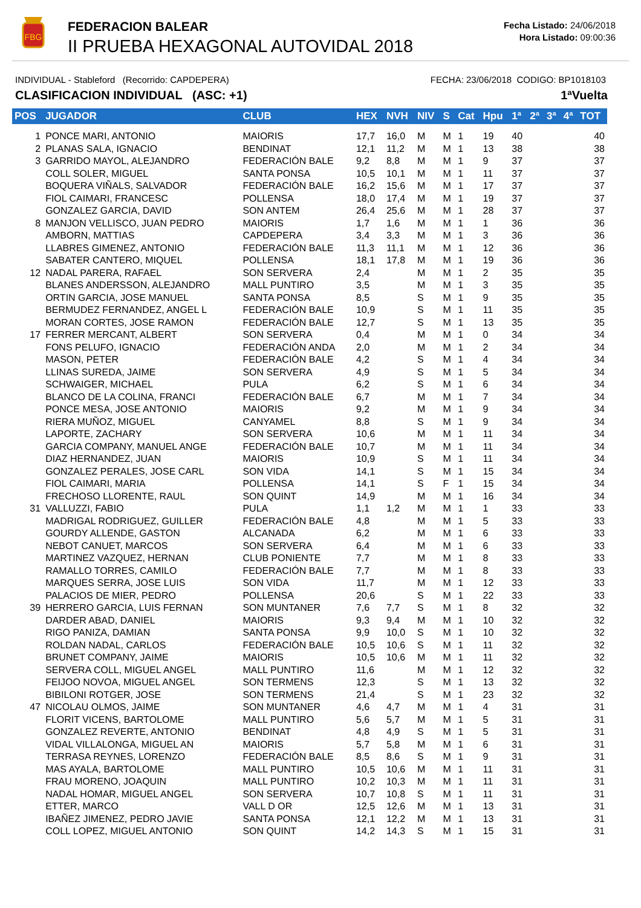FBG
FEDERACION BALEAR
II PRUEBA HEXAGONAL AUTOVIDAL 2018
Fecha Listado: 24/06/2018
Hora Listado: 09:00:36
INDIVIDUAL - Stableford (Recorrido: CAPDEPERA) FECHA: 23/06/2018 CODIGO: BP1018103
CLASIFICACION INDIVIDUAL (ASC: +1) 1ªVuelta
| POS | JUGADOR | CLUB | HEX | NVH | NIV | S | Cat | Hpu | 1ª | 2ª | 3ª | 4ª | TOT |
| --- | --- | --- | --- | --- | --- | --- | --- | --- | --- | --- | --- | --- | --- |
| 1 | PONCE MARI, ANTONIO | MAIORIS | 17,7 | 16,0 | M | M | 1 | 19 | 40 | | | | 40 |
| 2 | PLANAS SALA, IGNACIO | BENDINAT | 12,1 | 11,2 | M | M | 1 | 13 | 38 | | | | 38 |
| 3 | GARRIDO MAYOL, ALEJANDRO | FEDERACIÓN BALE | 9,2 | 8,8 | M | M | 1 | 9 | 37 | | | | 37 |
| | COLL SOLER, MIGUEL | SANTA PONSA | 10,5 | 10,1 | M | M | 1 | 11 | 37 | | | | 37 |
| | BOQUERA VIÑALS, SALVADOR | FEDERACIÓN BALE | 16,2 | 15,6 | M | M | 1 | 17 | 37 | | | | 37 |
| | FIOL CAIMARI, FRANCESC | POLLENSA | 18,0 | 17,4 | M | M | 1 | 19 | 37 | | | | 37 |
| | GONZALEZ GARCIA, DAVID | SON ANTEM | 26,4 | 25,6 | M | M | 1 | 28 | 37 | | | | 37 |
| 8 | MANJON VELLISCO, JUAN PEDRO | MAIORIS | 1,7 | 1,6 | M | M | 1 | 1 | 36 | | | | 36 |
| | AMBORN, MATTIAS | CAPDEPERA | 3,4 | 3,3 | M | M | 1 | 3 | 36 | | | | 36 |
| | LLABRES GIMENEZ, ANTONIO | FEDERACIÓN BALE | 11,3 | 11,1 | M | M | 1 | 12 | 36 | | | | 36 |
| | SABATER CANTERO, MIQUEL | POLLENSA | 18,1 | 17,8 | M | M | 1 | 19 | 36 | | | | 36 |
| 12 | NADAL PARERA, RAFAEL | SON SERVERA | 2,4 | | M | M | 1 | 2 | 35 | | | | 35 |
| | BLANES ANDERSSON, ALEJANDRO | MALL PUNTIRO | 3,5 | | M | M | 1 | 3 | 35 | | | | 35 |
| | ORTIN GARCIA, JOSE MANUEL | SANTA PONSA | 8,5 | | S | M | 1 | 9 | 35 | | | | 35 |
| | BERMUDEZ FERNANDEZ, ANGEL L | FEDERACIÓN BALE | 10,9 | | S | M | 1 | 11 | 35 | | | | 35 |
| | MORAN CORTES, JOSE RAMON | FEDERACIÓN BALE | 12,7 | | S | M | 1 | 13 | 35 | | | | 35 |
| 17 | FERRER MERCANT, ALBERT | SON SERVERA | 0,4 | | M | M | 1 | 0 | 34 | | | | 34 |
| | FONS PELUFO, IGNACIO | FEDERACIÓN ANDA | 2,0 | | M | M | 1 | 2 | 34 | | | | 34 |
| | MASON, PETER | FEDERACIÓN BALE | 4,2 | | S | M | 1 | 4 | 34 | | | | 34 |
| | LLINAS SUREDA, JAIME | SON SERVERA | 4,9 | | S | M | 1 | 5 | 34 | | | | 34 |
| | SCHWAIGER, MICHAEL | PULA | 6,2 | | S | M | 1 | 6 | 34 | | | | 34 |
| | BLANCO DE LA COLINA, FRANCI | FEDERACIÓN BALE | 6,7 | | M | M | 1 | 7 | 34 | | | | 34 |
| | PONCE MESA, JOSE ANTONIO | MAIORIS | 9,2 | | M | M | 1 | 9 | 34 | | | | 34 |
| | RIERA MUÑOZ, MIGUEL | CANYAMEL | 8,8 | | S | M | 1 | 9 | 34 | | | | 34 |
| | LAPORTE, ZACHARY | SON SERVERA | 10,6 | | M | M | 1 | 11 | 34 | | | | 34 |
| | GARCIA COMPANY, MANUEL ANGE | FEDERACIÓN BALE | 10,7 | | M | M | 1 | 11 | 34 | | | | 34 |
| | DIAZ HERNANDEZ, JUAN | MAIORIS | 10,9 | | S | M | 1 | 11 | 34 | | | | 34 |
| | GONZALEZ PERALES, JOSE CARL | SON VIDA | 14,1 | | S | M | 1 | 15 | 34 | | | | 34 |
| | FIOL CAIMARI, MARIA | POLLENSA | 14,1 | | S | F | 1 | 15 | 34 | | | | 34 |
| | FRECHOSO LLORENTE, RAUL | SON QUINT | 14,9 | | M | M | 1 | 16 | 34 | | | | 34 |
| 31 | VALLUZZI, FABIO | PULA | 1,1 | 1,2 | M | M | 1 | 1 | 33 | | | | 33 |
| | MADRIGAL RODRIGUEZ, GUILLER | FEDERACIÓN BALE | 4,8 | | M | M | 1 | 5 | 33 | | | | 33 |
| | GOURDY ALLENDE, GASTON | ALCANADA | 6,2 | | M | M | 1 | 6 | 33 | | | | 33 |
| | NEBOT CANUET, MARCOS | SON SERVERA | 6,4 | | M | M | 1 | 6 | 33 | | | | 33 |
| | MARTINEZ VAZQUEZ, HERNAN | CLUB PONIENTE | 7,7 | | M | M | 1 | 8 | 33 | | | | 33 |
| | RAMALLO TORRES, CAMILO | FEDERACIÓN BALE | 7,7 | | M | M | 1 | 8 | 33 | | | | 33 |
| | MARQUES SERRA, JOSE LUIS | SON VIDA | 11,7 | | M | M | 1 | 12 | 33 | | | | 33 |
| | PALACIOS DE MIER, PEDRO | POLLENSA | 20,6 | | S | M | 1 | 22 | 33 | | | | 33 |
| 39 | HERRERO GARCIA, LUIS FERNAN | SON MUNTANER | 7,6 | 7,7 | S | M | 1 | 8 | 32 | | | | 32 |
| | DARDER ABAD, DANIEL | MAIORIS | 9,3 | 9,4 | M | M | 1 | 10 | 32 | | | | 32 |
| | RIGO PANIZA, DAMIAN | SANTA PONSA | 9,9 | 10,0 | S | M | 1 | 10 | 32 | | | | 32 |
| | ROLDAN NADAL, CARLOS | FEDERACIÓN BALE | 10,5 | 10,6 | S | M | 1 | 11 | 32 | | | | 32 |
| | BRUNET COMPANY, JAIME | MAIORIS | 10,5 | 10,6 | M | M | 1 | 11 | 32 | | | | 32 |
| | SERVERA COLL, MIGUEL ANGEL | MALL PUNTIRO | 11,6 | | M | M | 1 | 12 | 32 | | | | 32 |
| | FEIJOO NOVOA, MIGUEL ANGEL | SON TERMENS | 12,3 | | S | M | 1 | 13 | 32 | | | | 32 |
| | BIBILONI ROTGER, JOSE | SON TERMENS | 21,4 | | S | M | 1 | 23 | 32 | | | | 32 |
| 47 | NICOLAU OLMOS, JAIME | SON MUNTANER | 4,6 | 4,7 | M | M | 1 | 4 | 31 | | | | 31 |
| | FLORIT VICENS, BARTOLOME | MALL PUNTIRO | 5,6 | 5,7 | M | M | 1 | 5 | 31 | | | | 31 |
| | GONZALEZ REVERTE, ANTONIO | BENDINAT | 4,8 | 4,9 | S | M | 1 | 5 | 31 | | | | 31 |
| | VIDAL VILLALONGA, MIGUEL AN | MAIORIS | 5,7 | 5,8 | M | M | 1 | 6 | 31 | | | | 31 |
| | TERRASA REYNES, LORENZO | FEDERACIÓN BALE | 8,5 | 8,6 | S | M | 1 | 9 | 31 | | | | 31 |
| | MAS AYALA, BARTOLOME | MALL PUNTIRO | 10,5 | 10,6 | M | M | 1 | 11 | 31 | | | | 31 |
| | FRAU MORENO, JOAQUIN | MALL PUNTIRO | 10,2 | 10,3 | M | M | 1 | 11 | 31 | | | | 31 |
| | NADAL HOMAR, MIGUEL ANGEL | SON SERVERA | 10,7 | 10,8 | S | M | 1 | 11 | 31 | | | | 31 |
| | ETTER, MARCO | VALL D OR | 12,5 | 12,6 | M | M | 1 | 13 | 31 | | | | 31 |
| | IBAÑEZ JIMENEZ, PEDRO JAVIE | SANTA PONSA | 12,1 | 12,2 | M | M | 1 | 13 | 31 | | | | 31 |
| | COLL LOPEZ, MIGUEL ANTONIO | SON QUINT | 14,2 | 14,3 | S | M | 1 | 15 | 31 | | | | 31 |